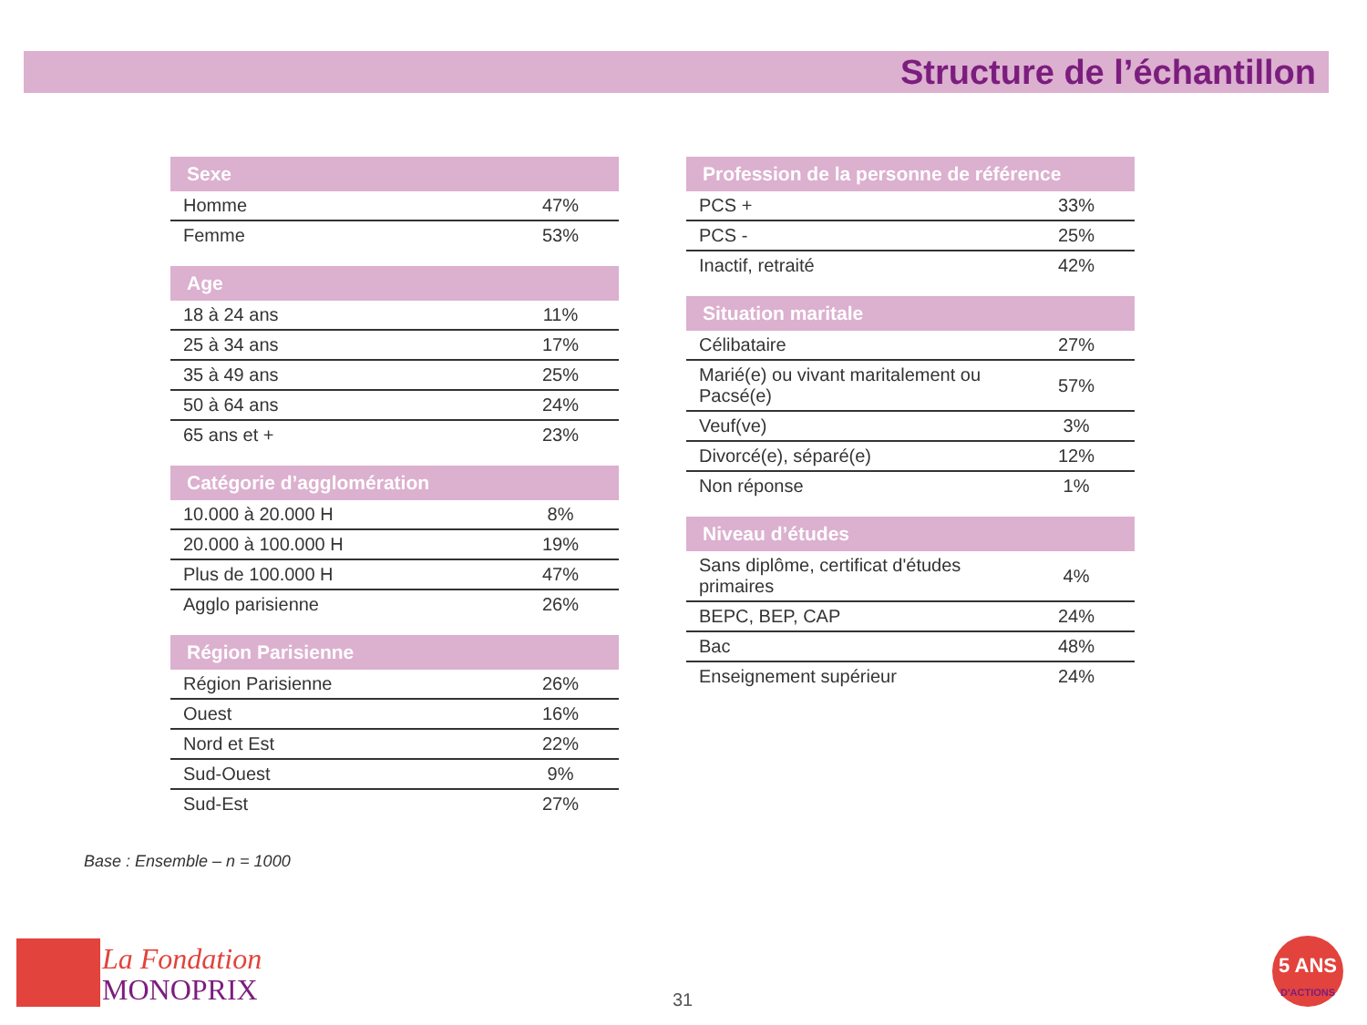Structure de l’échantillon
| Sexe | |
| --- | --- |
| Homme | 47% |
| Femme | 53% |
| Age | |
| --- | --- |
| 18 à 24 ans | 11% |
| 25 à 34 ans | 17% |
| 35 à 49 ans | 25% |
| 50 à 64 ans | 24% |
| 65 ans et + | 23% |
| Catégorie d’agglomération | |
| --- | --- |
| 10.000 à 20.000 H | 8% |
| 20.000 à 100.000 H | 19% |
| Plus de 100.000 H | 47% |
| Agglo parisienne | 26% |
| Région Parisienne | |
| --- | --- |
| Région Parisienne | 26% |
| Ouest | 16% |
| Nord et Est | 22% |
| Sud-Ouest | 9% |
| Sud-Est | 27% |
| Profession de la personne de référence | |
| --- | --- |
| PCS + | 33% |
| PCS - | 25% |
| Inactif, retraité | 42% |
| Situation maritale | |
| --- | --- |
| Célibataire | 27% |
| Marié(e) ou vivant maritalement ou Pacsé(e) | 57% |
| Veuf(ve) | 3% |
| Divorcé(e), séparé(e) | 12% |
| Non réponse | 1% |
| Niveau d’études | |
| --- | --- |
| Sans diplôme, certificat d'études primaires | 4% |
| BEPC, BEP, CAP | 24% |
| Bac | 48% |
| Enseignement supérieur | 24% |
Base : Ensemble – n = 1000
La Fondation
MONOPRIX
31
5 ANS
D'ACTIONS